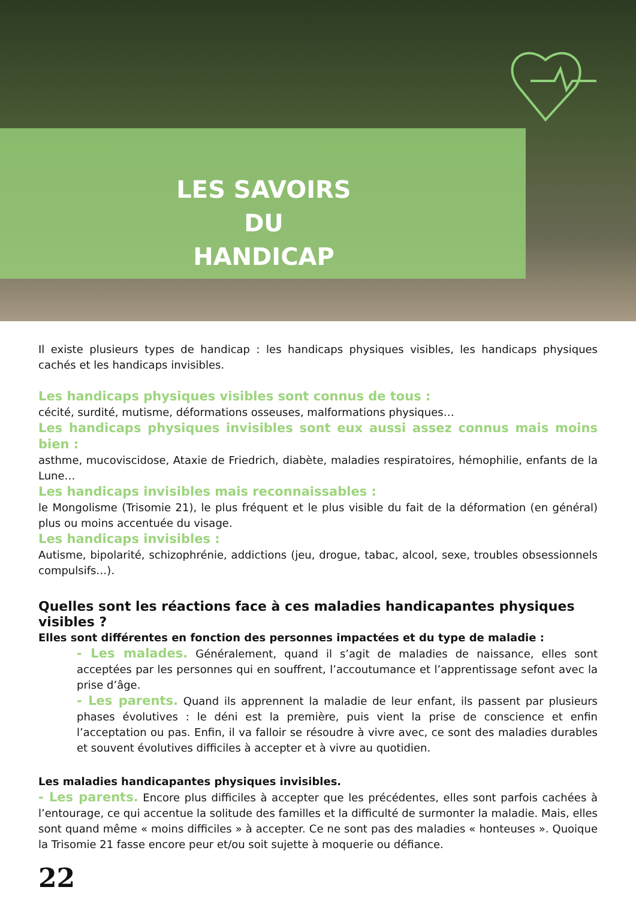LES SAVOIRS
DU HANDICAP
Il existe plusieurs types de handicap : les handicaps physiques visibles, les handicaps physiques cachés et les handicaps invisibles.
Les handicaps physiques visibles sont connus de tous :
cécité, surdité, mutisme, déformations osseuses, malformations physiques…
Les handicaps physiques invisibles sont eux aussi assez connus mais moins bien :
asthme, mucoviscidose, Ataxie de Friedrich, diabète, maladies respiratoires, hémophilie, enfants de la Lune…
Les handicaps invisibles mais reconnaissables :
le Mongolisme (Trisomie 21), le plus fréquent et le plus visible du fait de la déformation (en général) plus ou moins accentuée du visage.
Les handicaps invisibles :
Autisme, bipolarité, schizophrénie, addictions (jeu, drogue, tabac, alcool, sexe, troubles obsessionnels compulsifs…).
Quelles sont les réactions face à ces maladies handicapantes physiques visibles ?
Elles sont différentes en fonction des personnes impactées et du type de maladie :
- Les malades. Généralement, quand il s’agit de maladies de naissance, elles sont acceptées par les personnes qui en souffrent, l’accoutumance et l’apprentissage sefont avec la prise d’âge.
- Les parents. Quand ils apprennent la maladie de leur enfant, ils passent par plusieurs phases évolutives : le déni est la première, puis vient la prise de conscience et enfin l’acceptation ou pas. Enfin, il va falloir se résoudre à vivre avec, ce sont des maladies durables et souvent évolutives difficiles à accepter et à vivre au quotidien.
Les maladies handicapantes physiques invisibles.
- Les parents. Encore plus difficiles à accepter que les précédentes, elles sont parfois cachées à l’entourage, ce qui accentue la solitude des familles et la difficulté de surmonter la maladie. Mais, elles sont quand même « moins difficiles » à accepter. Ce ne sont pas des maladies « honteuses ». Quoique la Trisomie 21 fasse encore peur et/ou soit sujette à moquerie ou défiance.
22